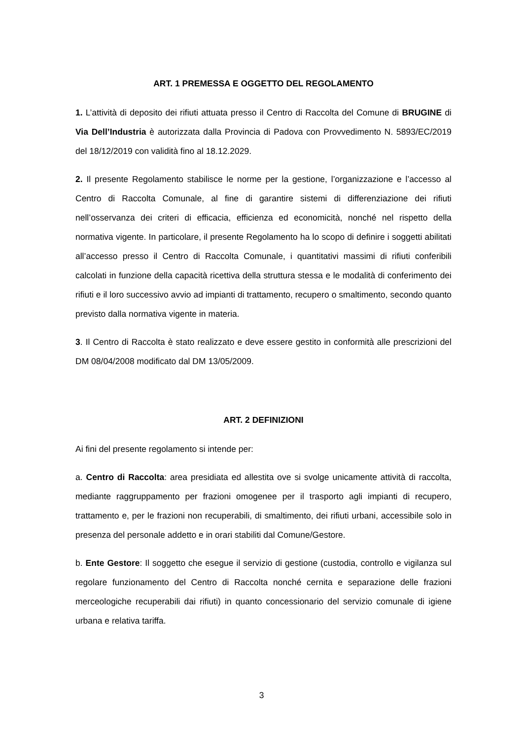ART. 1 PREMESSA E OGGETTO DEL REGOLAMENTO
1. L’attività di deposito dei rifiuti attuata presso il Centro di Raccolta del Comune di BRUGINE di Via Dell’Industria è autorizzata dalla Provincia di Padova con Provvedimento N. 5893/EC/2019 del 18/12/2019 con validità fino al 18.12.2029.
2. Il presente Regolamento stabilisce le norme per la gestione, l’organizzazione e l’accesso al Centro di Raccolta Comunale, al fine di garantire sistemi di differenziazione dei rifiuti nell’osservanza dei criteri di efficacia, efficienza ed economicità, nonché nel rispetto della normativa vigente. In particolare, il presente Regolamento ha lo scopo di definire i soggetti abilitati all’accesso presso il Centro di Raccolta Comunale, i quantitativi massimi di rifiuti conferibili calcolati in funzione della capacità ricettiva della struttura stessa e le modalità di conferimento dei rifiuti e il loro successivo avvio ad impianti di trattamento, recupero o smaltimento, secondo quanto previsto dalla normativa vigente in materia.
3. Il Centro di Raccolta è stato realizzato e deve essere gestito in conformità alle prescrizioni del DM 08/04/2008 modificato dal DM 13/05/2009.
ART. 2 DEFINIZIONI
Ai fini del presente regolamento si intende per:
a. Centro di Raccolta: area presidiata ed allestita ove si svolge unicamente attività di raccolta, mediante raggruppamento per frazioni omogenee per il trasporto agli impianti di recupero, trattamento e, per le frazioni non recuperabili, di smaltimento, dei rifiuti urbani, accessibile solo in presenza del personale addetto e in orari stabiliti dal Comune/Gestore.
b. Ente Gestore: Il soggetto che esegue il servizio di gestione (custodia, controllo e vigilanza sul regolare funzionamento del Centro di Raccolta nonché cernita e separazione delle frazioni merceologiche recuperabili dai rifiuti) in quanto concessionario del servizio comunale di igiene urbana e relativa tariffa.
3